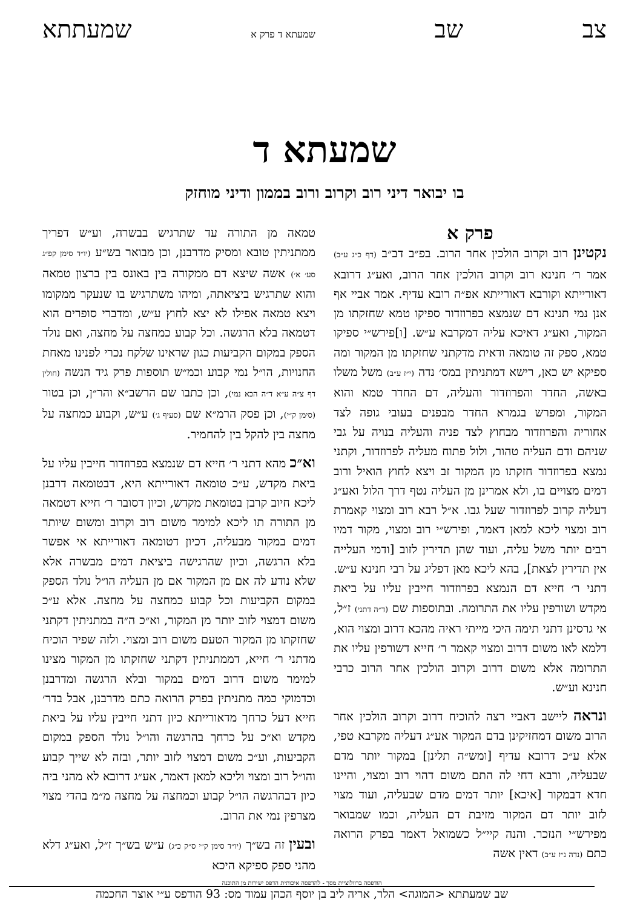צב שב שמעתא ד פרק א שמעתתא
שמעתא ד
בו יבואר דיני רוב וקרוב ורוב בממון ודיני מוחזק
פרק א
נקטינן רוב וקרוב הולכין אחר הרוב. בפ״ב דב״ב (דף כ״ג ע״ב) אמר ר׳ חנינא רוב וקרוב הולכין אחר הרוב, ואע״ג דרובא דאורייתא וקורבא דאורייתא אפ״ה רובא עדיף. אמר אביי אף אנן נמי תנינא דם שנמצא בפרוזדור ספיקו טמא שחזקתו מן המקור, ואע״ג דאיכא עליה דמקרבא ע״ש. [ו]פירש״י ספיקו טמא, ספק זה טומאה ודאית מדקתני שחזקתו מן המקור ומה ספיקא יש כאן, רישא דמתניתין במס׳ נדה (י״ז ע״ב) משל משלו באשה, החדר והפרוזדור והעליה, דם החדר טמא והוא המקור, ומפרש בגמרא החדר מבפנים בעובי גופה לצד אחוריה והפרוזדור מבחוץ לצד פניה והעליה בנויה על גבי שניהם ודם העליה טהור, ולול פתוח מעליה לפרוזדור, וקתני נמצא בפרוזדור חזקתו מן המקור זב ויצא לחוץ הואיל ורוב דמים מצויים בו, ולא אמרינן מן העליה נטף דרך הלול ואע״ג דעליה קרוב לפרוזדור שעל גבו. א״ל רבא רוב ומצוי קאמרת רוב ומצוי ליכא למאן דאמר, ופירש״י רוב ומצוי, מקור דמיו רבים יותר משל עליה, ועוד שהן תדירין לזוב [ודמי העלייה אין תדירין לצאת], בהא ליכא מאן דפליג על רבי חנינא ע״ש. דתני ר׳ חייא דם הנמצא בפרוזדור חייבין עליו על ביאת מקדש ושורפין עליו את התרומה. ובתוספות שם (ד״ה דתני) ז״ל, אי גרסינן דתני תימה היכי מייתי ראיה מהכא דרוב ומצוי הוא, דלמא לאו משום דרוב ומצוי קאמר ר׳ חייא דשורפין עליו את התרומה אלא משום דרוב וקרוב הולכין אחר הרוב כרבי חנינא וע״ש.
ונראה ליישב דאביי רצה להוכיח דרוב וקרוב הולכין אחר הרוב משום דמחזיקינן בדם המקור אע״ג דעליה מקרבא טפי, אלא ע״כ דרובא עדיף [ומש״ה תלינן] במקור יותר מדם שבעליה, ורבא דחי לה התם משום דהוי רוב ומצוי, והיינו חדא דבמקור [איכא] יותר דמים מדם שבעליה, ועוד מצוי לזוב יותר דם המקור מזיבת דם העליה, וכמו שמבואר מפירש״י הנזכר. והנה קיי״ל כשמואל דאמר בפרק הרואה כתם (נדה נ״ז ע״ב) דאין אשה
טמאה מן התורה עד שתרגיש בבשרה, וע״ש דפריך ממתניתין טובא ומסיק מדרבנן, וכן מבואר בש״ע (יו״ד סימן קפ״ג סע׳ א׳) אשה שיצא דם ממקורה בין באונס בין ברצון טמאה והוא שתרגיש ביציאתה, ומיהו משתרגיש בו שנעקר ממקומו ויצא טמאה אפילו לא יצא לחוץ ע״ש, ומדברי סופרים הוא דטמאה בלא הרגשה. וכל קבוע כמחצה על מחצה, ואם נולד הספק במקום הקביעות כגון שראינו שלקח נכרי לפנינו מאחת החנויות, הו״ל נמי קבוע וכמ״ש תוספות פרק גיד הנשה (חולין דף צ״ה ע״א ד״ה הכא נמי), וכן כתבו שם הרשב״א והר״ן, וכן בטור (סימן ק״י), וכן פסק הרמ״א שם (סעיף ג׳) ע״ש, וקבוע כמחצה על מחצה בין להקל בין להחמיר.
וא״כ מהא דתני ר׳ חייא דם שנמצא בפרוזדור חייבין עליו על ביאת מקדש, ע״כ טומאה דאורייתא היא, דבטומאה דרבנן ליכא חיוב קרבן בטומאת מקדש, וכיון דסובר ר׳ חייא דטמאה מן התורה תו ליכא למימר משום רוב וקרוב ומשום שיותר דמים במקור מבעליה, דכיון דטומאה דאורייתא אי אפשר בלא הרגשה, וכיון שהרגישה ביציאת דמים מבשרה אלא שלא נודע לה אם מן המקור אם מן העליה הו״ל נולד הספק במקום הקביעות וכל קבוע כמחצה על מחצה. אלא ע״כ משום דמצוי לזוב יותר מן המקור, וא״כ ה״ה במתניתין דקתני שחזקתו מן המקור הטעם משום רוב ומצוי. ולזה שפיר הוכיח מדתני ר׳ חייא, דממתניתין דקתני שחזקתו מן המקור מצינו למימר משום דרוב דמים במקור ובלא הרגשה ומדרבנן וכדמוקי כמה מתניתין בפרק הרואה כתם מדרבנן, אבל בדר׳ חייא דעל כרחך מדאורייתא כיון דתני חייבין עליו על ביאת מקדש וא״כ על כרחך בהרגשה והו״ל נולד הספק במקום הקביעות, וע״כ משום דמצוי לזוב יותר, ובזה לא שייך קבוע והו״ל רוב ומצוי וליכא למאן דאמר, אע״ג דרובא לא מהני ביה כיון דבהרגשה הו״ל קבוע וכמחצה על מחצה מ״מ בהדי מצוי מצרפין נמי את הרוב.
ובעין זה בש״ך (יו״ד סימן ק״י ס״ק כ״ג) ע״ש בש״ך ז״ל, ואע״ג דלא מהני ספק ספיקא היכא
הודפסה ברזולוציית מסך - להדפסה איכותית הדפס ישירות מן התוכנה
שב שמעתתא <המוגה> הלר, אריה ליב בן יוסף הכהן עמוד מס: 93 הודפס ע״י אוצר החכמה